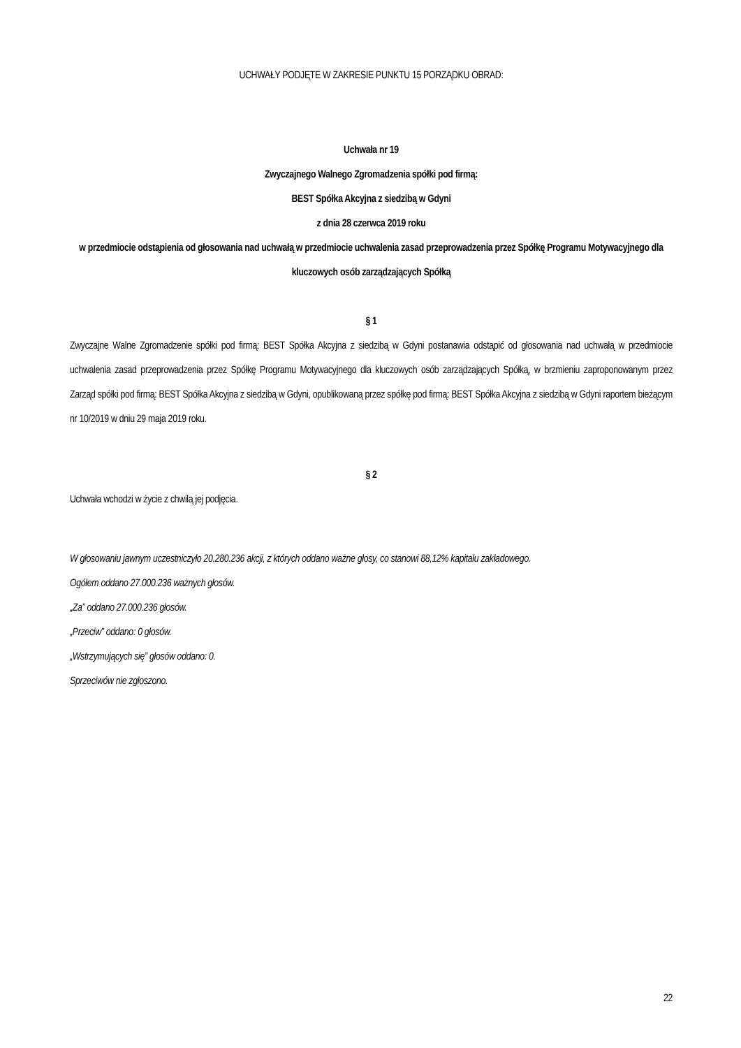UCHWAŁY PODJĘTE W ZAKRESIE PUNKTU 15 PORZĄDKU OBRAD:
Uchwała nr 19
Zwyczajnego Walnego Zgromadzenia spółki pod firmą:
BEST Spółka Akcyjna z siedzibą w Gdyni
z dnia 28 czerwca 2019 roku
w przedmiocie odstąpienia od głosowania nad uchwałą w przedmiocie uchwalenia zasad przeprowadzenia przez Spółkę Programu Motywacyjnego dla kluczowych osób zarządzających Spółką
§ 1
Zwyczajne Walne Zgromadzenie spółki pod firmą: BEST Spółka Akcyjna z siedzibą w Gdyni postanawia odstąpić od głosowania nad uchwałą w przedmiocie uchwalenia zasad przeprowadzenia przez Spółkę Programu Motywacyjnego dla kluczowych osób zarządzających Spółką, w brzmieniu zaproponowanym przez Zarząd spółki pod firmą: BEST Spółka Akcyjna z siedzibą w Gdyni, opublikowaną przez spółkę pod firmą: BEST Spółka Akcyjna z siedzibą w Gdyni raportem bieżącym nr 10/2019 w dniu 29 maja 2019 roku.
§ 2
Uchwała wchodzi w życie z chwilą jej podjęcia.
W głosowaniu jawnym uczestniczyło 20.280.236 akcji, z których oddano ważne głosy, co stanowi 88,12% kapitału zakładowego.
Ogółem oddano 27.000.236 ważnych głosów.
„Za” oddano 27.000.236 głosów.
„Przeciw” oddano: 0 głosów.
„Wstrzymujących się” głosów oddano: 0.
Sprzeciwów nie zgłoszono.
22